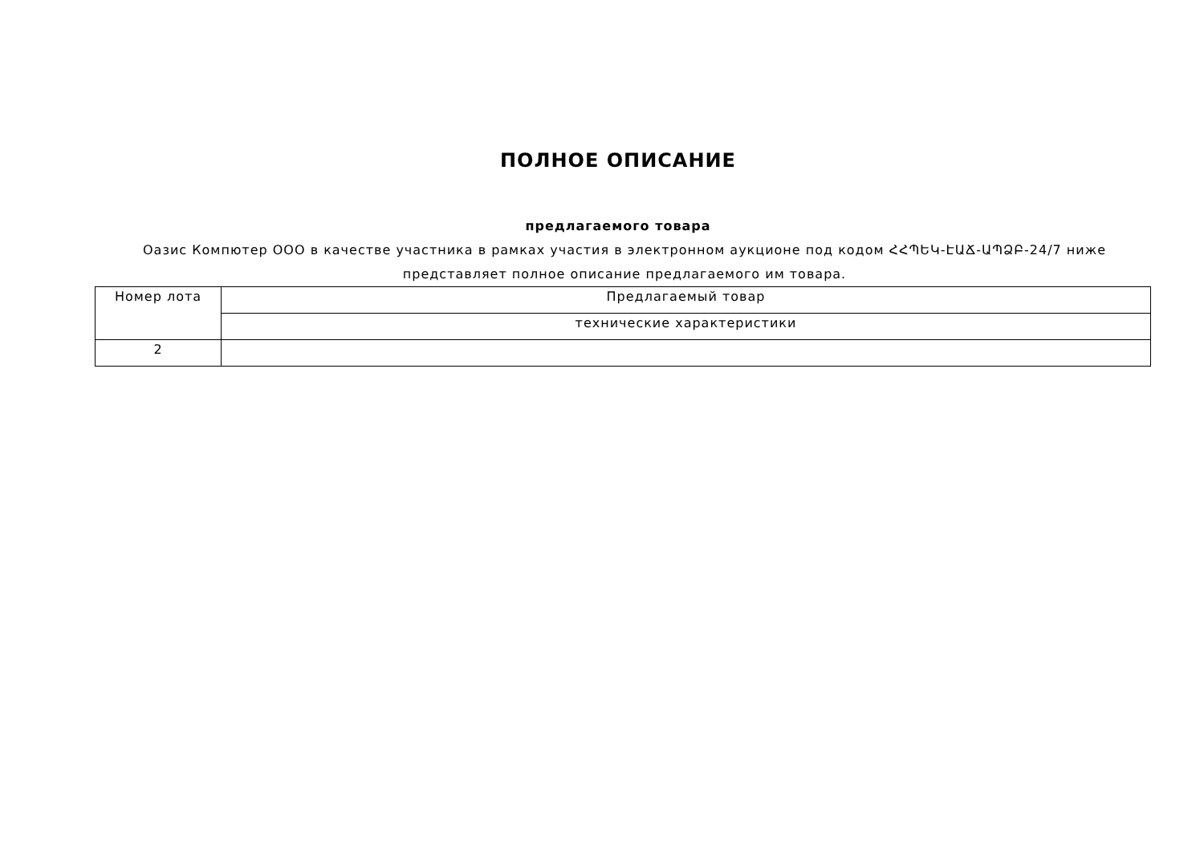ПОЛНОЕ ОПИСАНИЕ
предлагаемого товара
Оазис Компютер ООО в качестве участника в рамках участия в электронном аукционе под кодом ՀՀՊԵԿ-ԷԱՃ-ԱՊՁԲ-24/7 ниже представляет полное описание предлагаемого им товара.
| Номер лота | Предлагаемый товар |
| --- | --- |
| | технические характеристики |
| 2 | |